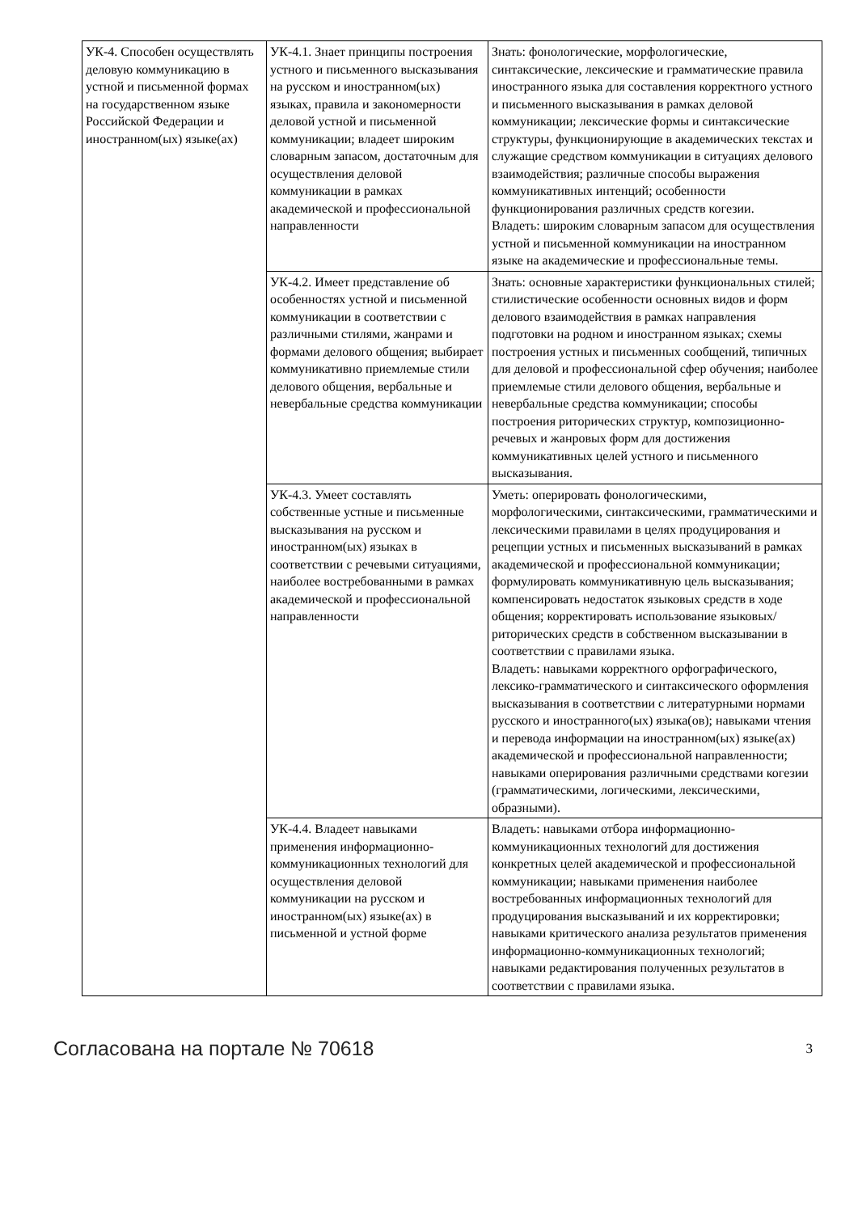| УК-4. Способен осуществлять деловую коммуникацию в устной и письменной формах на государственном языке Российской Федерации и иностранном(ых) языке(ах) | УК-4.1. Знает принципы построения устного и письменного высказывания на русском и иностранном(ых) языках, правила и закономерности деловой устной и письменной коммуникации; владеет широким словарным запасом, достаточным для осуществления деловой коммуникации в рамках академической и профессиональной направленности | Знать: фонологические, морфологические, синтаксические, лексические и грамматические правила иностранного языка для составления корректного устного и письменного высказывания в рамках деловой коммуникации; лексические формы и синтаксические структуры, функционирующие в академических текстах и служащие средством коммуникации в ситуациях делового взаимодействия; различные способы выражения коммуникативных интенций; особенности функционирования различных средств когезии. Владеть: широким словарным запасом для осуществления устной и письменной коммуникации на иностранном языке на академические и профессиональные темы. |
| | УК-4.2. Имеет представление об особенностях устной и письменной коммуникации в соответствии с различными стилями, жанрами и формами делового общения; выбирает коммуникативно приемлемые стили делового общения, вербальные и невербальные средства коммуникации | Знать: основные характеристики функциональных стилей; стилистические особенности основных видов и форм делового взаимодействия в рамках направления подготовки на родном и иностранном языках; схемы построения устных и письменных сообщений, типичных для деловой и профессиональной сфер обучения; наиболее приемлемые стили делового общения, вербальные и невербальные средства коммуникации; способы построения риторических структур, композиционно-речевых и жанровых форм для достижения коммуникативных целей устного и письменного высказывания. |
| | УК-4.3. Умеет составлять собственные устные и письменные высказывания на русском и иностранном(ых) языках в соответствии с речевыми ситуациями, наиболее востребованными в рамках академической и профессиональной направленности | Уметь: оперировать фонологическими, морфологическими, синтаксическими, грамматическими и лексическими правилами в целях продуцирования и рецепции устных и письменных высказываний в рамках академической и профессиональной коммуникации; формулировать коммуникативную цель высказывания; компенсировать недостаток языковых средств в ходе общения; корректировать использование языковых/риторических средств в собственном высказывании в соответствии с правилами языка. Владеть: навыками корректного орфографического, лексико-грамматического и синтаксического оформления высказывания в соответствии с литературными нормами русского и иностранного(ых) языка(ов); навыками чтения и перевода информации на иностранном(ых) языке(ах) академической и профессиональной направленности; навыками оперирования различными средствами когезии (грамматическими, логическими, лексическими, образными). |
| | УК-4.4. Владеет навыками применения информационно-коммуникационных технологий для осуществления деловой коммуникации на русском и иностранном(ых) языке(ах) в письменной и устной форме | Владеть: навыками отбора информационно-коммуникационных технологий для достижения конкретных целей академической и профессиональной коммуникации; навыками применения наиболее востребованных информационных технологий для продуцирования высказываний и их корректировки; навыками критического анализа результатов применения информационно-коммуникационных технологий; навыками редактирования полученных результатов в соответствии с правилами языка. |
Согласована на портале № 70618 3